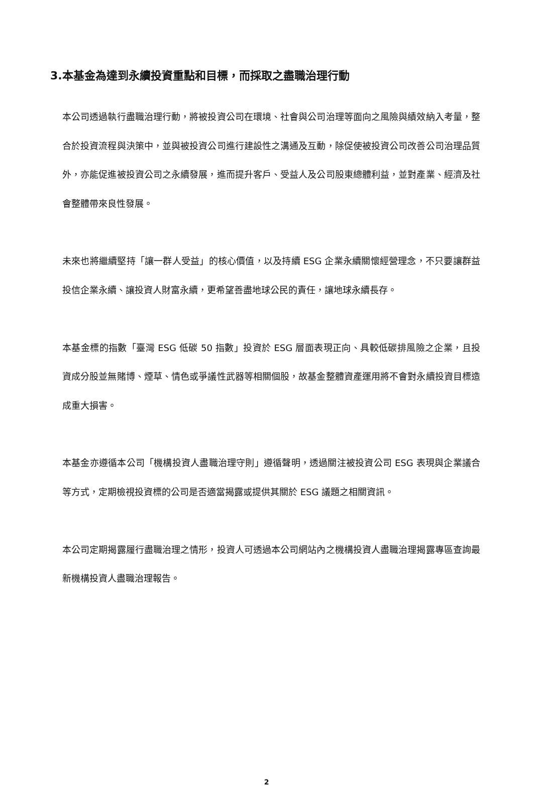3.本基金為達到永續投資重點和目標，而採取之盡職治理行動
本公司透過執行盡職治理行動，將被投資公司在環境、社會與公司治理等面向之風險與績效納入考量，整合於投資流程與決策中，並與被投資公司進行建設性之溝通及互動，除促使被投資公司改善公司治理品質外，亦能促進被投資公司之永續發展，進而提升客戶、受益人及公司股東總體利益，並對產業、經濟及社會整體帶來良性發展。
未來也將繼續堅持「讓一群人受益」的核心價值，以及持續 ESG 企業永續關懷經營理念，不只要讓群益投信企業永續、讓投資人財富永續，更希望善盡地球公民的責任，讓地球永續長存。
本基金標的指數「臺灣 ESG 低碳 50 指數」投資於 ESG 層面表現正向、具較低碳排風險之企業，且投資成分股並無賭博、煙草、情色或爭議性武器等相關個股，故基金整體資產運用將不會對永續投資目標造成重大損害。
本基金亦遵循本公司「機構投資人盡職治理守則」遵循聲明，透過關注被投資公司 ESG 表現與企業議合等方式，定期檢視投資標的公司是否適當揭露或提供其關於 ESG 議題之相關資訊。
本公司定期揭露履行盡職治理之情形，投資人可透過本公司網站內之機構投資人盡職治理揭露專區查詢最新機構投資人盡職治理報告。
2